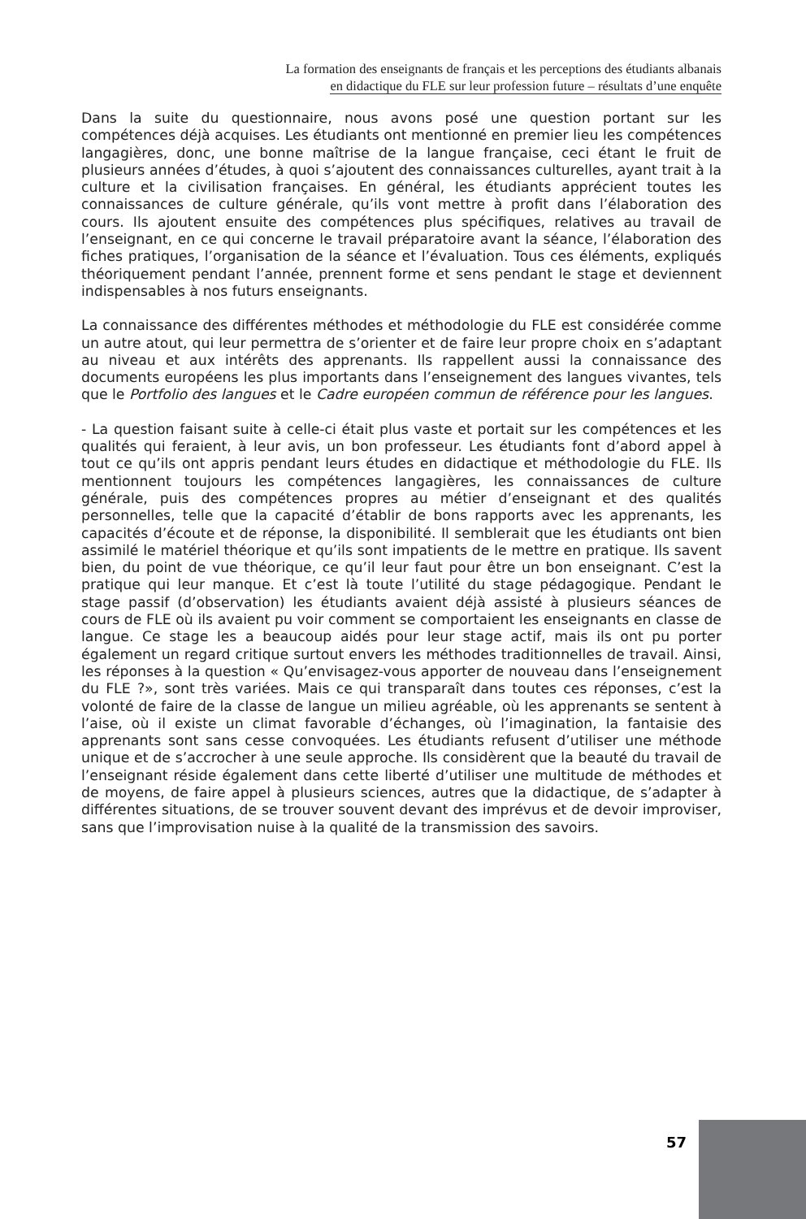La formation des enseignants de français et les perceptions des étudiants albanais
en didactique du FLE sur leur profession future – résultats d’une enquête
Dans la suite du questionnaire, nous avons posé une question portant sur les compétences déjà acquises. Les étudiants ont mentionné en premier lieu les compétences langagières, donc, une bonne maîtrise de la langue française, ceci étant le fruit de plusieurs années d’études, à quoi s’ajoutent des connaissances culturelles, ayant trait à la culture et la civilisation françaises. En général, les étudiants apprécient toutes les connaissances de culture générale, qu’ils vont mettre à profit dans l’élaboration des cours. Ils ajoutent ensuite des compétences plus spécifiques, relatives au travail de l’enseignant, en ce qui concerne le travail préparatoire avant la séance, l’élaboration des fiches pratiques, l’organisation de la séance et l’évaluation. Tous ces éléments, expliqués théoriquement pendant l’année, prennent forme et sens pendant le stage et deviennent indispensables à nos futurs enseignants.
La connaissance des différentes méthodes et méthodologie du FLE est considérée comme un autre atout, qui leur permettra de s’orienter et de faire leur propre choix en s’adaptant au niveau et aux intérêts des apprenants. Ils rappellent aussi la connaissance des documents européens les plus importants dans l’enseignement des langues vivantes, tels que le Portfolio des langues et le Cadre européen commun de référence pour les langues.
- La question faisant suite à celle-ci était plus vaste et portait sur les compétences et les qualités qui feraient, à leur avis, un bon professeur. Les étudiants font d’abord appel à tout ce qu’ils ont appris pendant leurs études en didactique et méthodologie du FLE. Ils mentionnent toujours les compétences langagières, les connaissances de culture générale, puis des compétences propres au métier d’enseignant et des qualités personnelles, telle que la capacité d’établir de bons rapports avec les apprenants, les capacités d’écoute et de réponse, la disponibilité. Il semblerait que les étudiants ont bien assimilé le matériel théorique et qu’ils sont impatients de le mettre en pratique. Ils savent bien, du point de vue théorique, ce qu’il leur faut pour être un bon enseignant. C’est la pratique qui leur manque. Et c’est là toute l’utilité du stage pédagogique. Pendant le stage passif (d’observation) les étudiants avaient déjà assisté à plusieurs séances de cours de FLE où ils avaient pu voir comment se comportaient les enseignants en classe de langue. Ce stage les a beaucoup aidés pour leur stage actif, mais ils ont pu porter également un regard critique surtout envers les méthodes traditionnelles de travail. Ainsi, les réponses à la question « Qu’envisagez-vous apporter de nouveau dans l’enseignement du FLE ?», sont très variées. Mais ce qui transparaît dans toutes ces réponses, c’est la volonté de faire de la classe de langue un milieu agréable, où les apprenants se sentent à l’aise, où il existe un climat favorable d’échanges, où l’imagination, la fantaisie des apprenants sont sans cesse convoquées. Les étudiants refusent d’utiliser une méthode unique et de s’accrocher à une seule approche. Ils considèrent que la beauté du travail de l’enseignant réside également dans cette liberté d’utiliser une multitude de méthodes et de moyens, de faire appel à plusieurs sciences, autres que la didactique, de s’adapter à différentes situations, de se trouver souvent devant des imprévus et de devoir improviser, sans que l’improvisation nuise à la qualité de la transmission des savoirs.
57